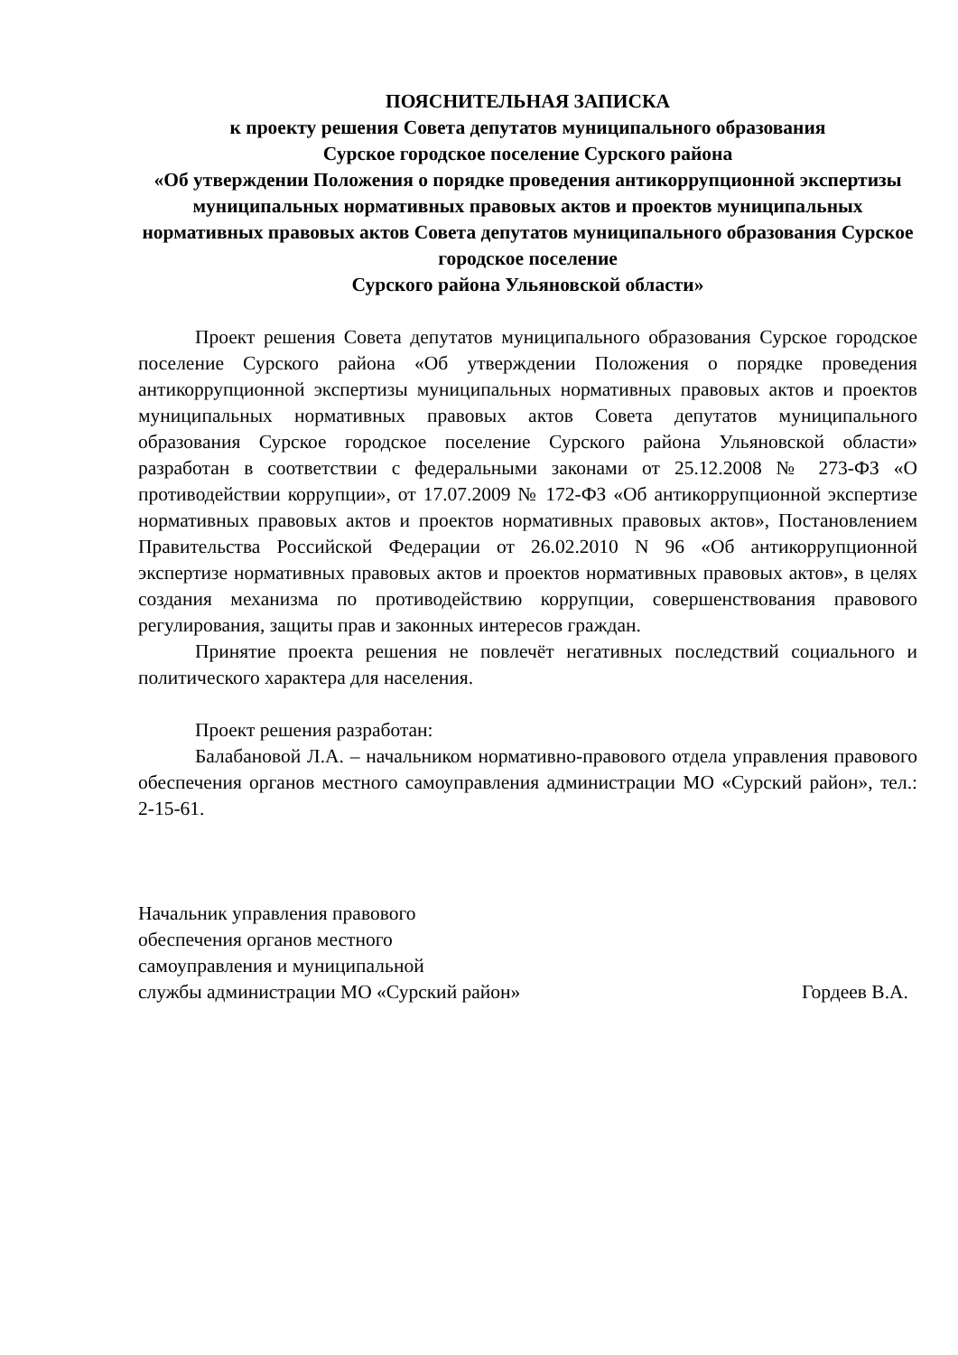ПОЯСНИТЕЛЬНАЯ ЗАПИСКА
к проекту решения Совета депутатов муниципального образования
Сурское городское поселение Сурского района
«Об утверждении Положения о порядке проведения антикоррупционной экспертизы муниципальных нормативных правовых актов и проектов муниципальных нормативных правовых актов Совета депутатов муниципального образования Сурское городское поселение
Сурского района Ульяновской области»
Проект решения Совета депутатов муниципального образования Сурское городское поселение Сурского района «Об утверждении Положения о порядке проведения антикоррупционной экспертизы муниципальных нормативных правовых актов и проектов муниципальных нормативных правовых актов Совета депутатов муниципального образования Сурское городское поселение Сурского района Ульяновской области» разработан в соответствии с федеральными законами от 25.12.2008 № 273-ФЗ «О противодействии коррупции», от 17.07.2009 № 172-ФЗ «Об антикоррупционной экспертизе нормативных правовых актов и проектов нормативных правовых актов», Постановлением Правительства Российской Федерации от 26.02.2010 N 96 «Об антикоррупционной экспертизе нормативных правовых актов и проектов нормативных правовых актов», в целях создания механизма по противодействию коррупции, совершенствования правового регулирования, защиты прав и законных интересов граждан.
Принятие проекта решения не повлечёт негативных последствий социального и политического характера для населения.
Проект решения разработан:
Балабановой Л.А. – начальником нормативно-правового отдела управления правового обеспечения органов местного самоуправления администрации МО «Сурский район», тел.: 2-15-61.
Начальник управления правового
обеспечения органов местного
самоуправления и муниципальной
службы администрации МО «Сурский район» Гордеев В.А.